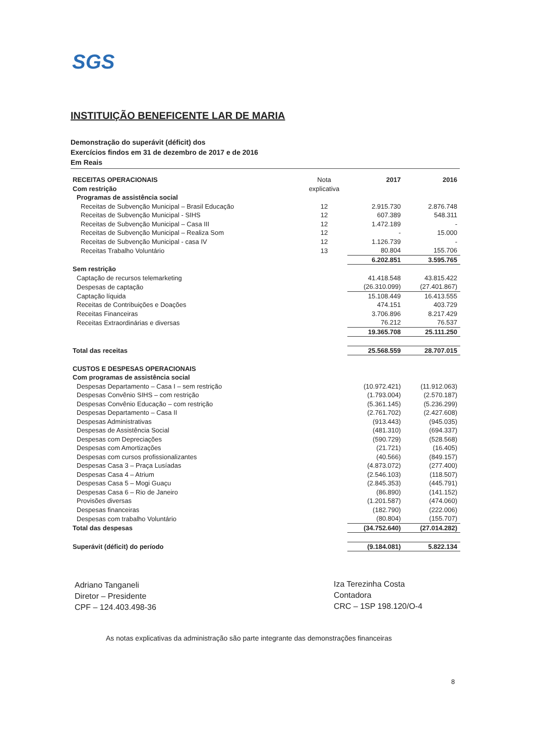SGS
INSTITUIÇÃO BENEFICENTE LAR DE MARIA
Demonstração do superávit (déficit) dos
Exercícios findos em 31 de dezembro de 2017 e de 2016
Em Reais
| RECEITAS OPERACIONAIS | Nota | 2017 | 2016 |
| Com restrição | explicativa | | |
| Programas de assistência social | | | |
| Receitas de Subvenção Municipal – Brasil Educação | 12 | 2.915.730 | 2.876.748 |
| Receitas de Subvenção Municipal - SIHS | 12 | 607.389 | 548.311 |
| Receitas de Subvenção Municipal – Casa III | 12 | 1.472.189 | - |
| Receitas de Subvenção Municipal – Realiza Som | 12 | - | 15.000 |
| Receitas de Subvenção Municipal - casa IV | 12 | 1.126.739 | - |
| Receitas Trabalho Voluntário | 13 | 80.804 | 155.706 |
| | | 6.202.851 | 3.595.765 |
| Sem restrição | | | |
| Captação de recursos telemarketing | | 41.418.548 | 43.815.422 |
| Despesas de captação | | (26.310.099) | (27.401.867) |
| Captação líquida | | 15.108.449 | 16.413.555 |
| Receitas de Contribuições e Doações | | 474.151 | 403.729 |
| Receitas Financeiras | | 3.706.896 | 8.217.429 |
| Receitas Extraordinárias e diversas | | 76.212 | 76.537 |
| | | 19.365.708 | 25.111.250 |
| Total das receitas | | 25.568.559 | 28.707.015 |
| CUSTOS E DESPESAS OPERACIONAIS | | | |
| Com programas de assistência social | | | |
| Despesas Departamento – Casa I – sem restrição | | (10.972.421) | (11.912.063) |
| Despesas Convênio SIHS – com restrição | | (1.793.004) | (2.570.187) |
| Despesas Convênio Educação – com restrição | | (5.361.145) | (5.236.299) |
| Despesas Departamento – Casa II | | (2.761.702) | (2.427.608) |
| Despesas Administrativas | | (913.443) | (945.035) |
| Despesas de Assistência Social | | (481.310) | (694.337) |
| Despesas com Depreciações | | (590.729) | (528.568) |
| Despesas com Amortizações | | (21.721) | (16.405) |
| Despesas com cursos profissionalizantes | | (40.566) | (849.157) |
| Despesas Casa 3 – Praça Lusíadas | | (4.873.072) | (277.400) |
| Despesas Casa 4 – Atrium | | (2.546.103) | (118.507) |
| Despesas Casa 5 – Mogi Guaçu | | (2.845.353) | (445.791) |
| Despesas Casa 6 – Rio de Janeiro | | (86.890) | (141.152) |
| Provisões diversas | | (1.201.587) | (474.060) |
| Despesas financeiras | | (182.790) | (222.006) |
| Despesas com trabalho Voluntário | | (80.804) | (155.707) |
| Total das despesas | | (34.752.640) | (27.014.282) |
| Superávit (déficit) do período | | (9.184.081) | 5.822.134 |
Adriano Tanganeli
Diretor – Presidente
CPF – 124.403.498-36
Iza Terezinha Costa
Contadora
CRC – 1SP 198.120/O-4
As notas explicativas da administração são parte integrante das demonstrações financeiras
8